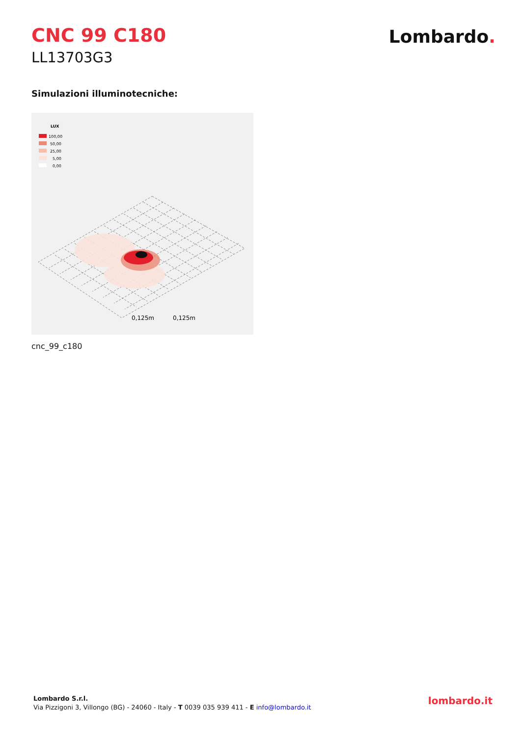CNC 99 C180
LL13703G3
Lombardo.
Simulazioni illuminotecniche:
LUX
100,00
50,00
25,00
5,00
0,00
0,125m
0,125m
cnc_99_c180
Lombardo S.r.l.
Via Pizzigoni 3, Villongo (BG) - 24060 - Italy - T 0039 035 939 411 - E info@lombardo.it
lombardo.it